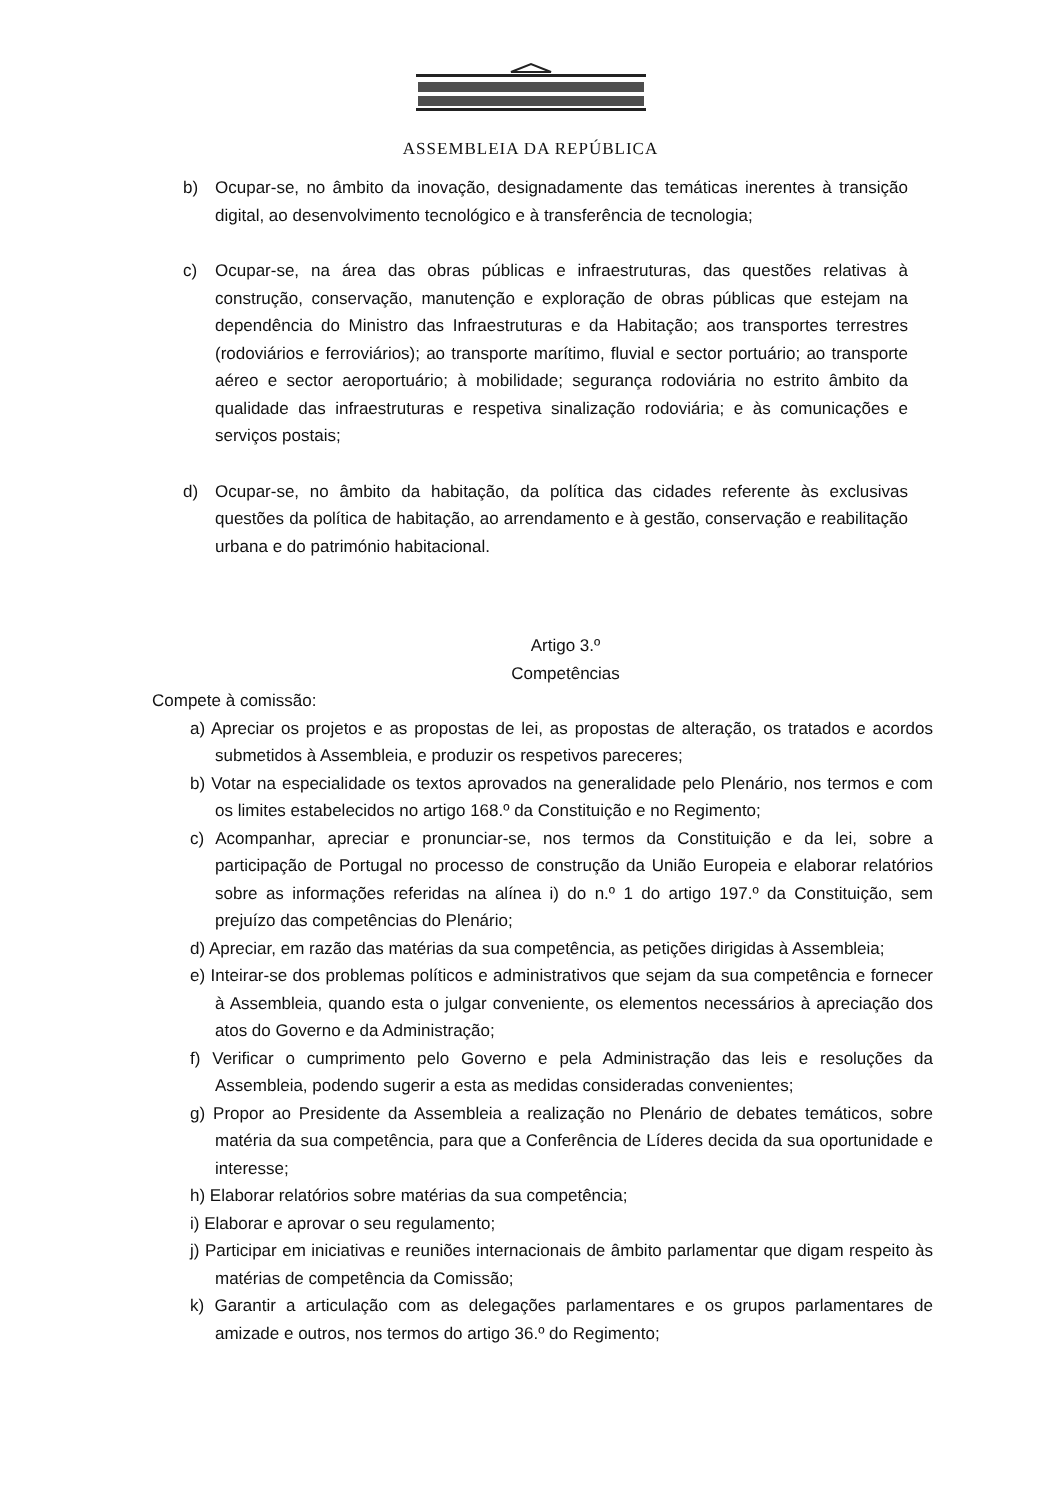ASSEMBLEIA DA REPÚBLICA
b) Ocupar-se, no âmbito da inovação, designadamente das temáticas inerentes à transição digital, ao desenvolvimento tecnológico e à transferência de tecnologia;
c) Ocupar-se, na área das obras públicas e infraestruturas, das questões relativas à construção, conservação, manutenção e exploração de obras públicas que estejam na dependência do Ministro das Infraestruturas e da Habitação; aos transportes terrestres (rodoviários e ferroviários); ao transporte marítimo, fluvial e sector portuário; ao transporte aéreo e sector aeroportuário; à mobilidade; segurança rodoviária no estrito âmbito da qualidade das infraestruturas e respetiva sinalização rodoviária; e às comunicações e serviços postais;
d) Ocupar-se, no âmbito da habitação, da política das cidades referente às exclusivas questões da política de habitação, ao arrendamento e à gestão, conservação e reabilitação urbana e do património habitacional.
Artigo 3.º
Competências
Compete à comissão:
a) Apreciar os projetos e as propostas de lei, as propostas de alteração, os tratados e acordos submetidos à Assembleia, e produzir os respetivos pareceres;
b) Votar na especialidade os textos aprovados na generalidade pelo Plenário, nos termos e com os limites estabelecidos no artigo 168.º da Constituição e no Regimento;
c) Acompanhar, apreciar e pronunciar-se, nos termos da Constituição e da lei, sobre a participação de Portugal no processo de construção da União Europeia e elaborar relatórios sobre as informações referidas na alínea i) do n.º 1 do artigo 197.º da Constituição, sem prejuízo das competências do Plenário;
d) Apreciar, em razão das matérias da sua competência, as petições dirigidas à Assembleia;
e) Inteirar-se dos problemas políticos e administrativos que sejam da sua competência e fornecer à Assembleia, quando esta o julgar conveniente, os elementos necessários à apreciação dos atos do Governo e da Administração;
f) Verificar o cumprimento pelo Governo e pela Administração das leis e resoluções da Assembleia, podendo sugerir a esta as medidas consideradas convenientes;
g) Propor ao Presidente da Assembleia a realização no Plenário de debates temáticos, sobre matéria da sua competência, para que a Conferência de Líderes decida da sua oportunidade e interesse;
h) Elaborar relatórios sobre matérias da sua competência;
i) Elaborar e aprovar o seu regulamento;
j) Participar em iniciativas e reuniões internacionais de âmbito parlamentar que digam respeito às matérias de competência da Comissão;
k) Garantir a articulação com as delegações parlamentares e os grupos parlamentares de amizade e outros, nos termos do artigo 36.º do Regimento;